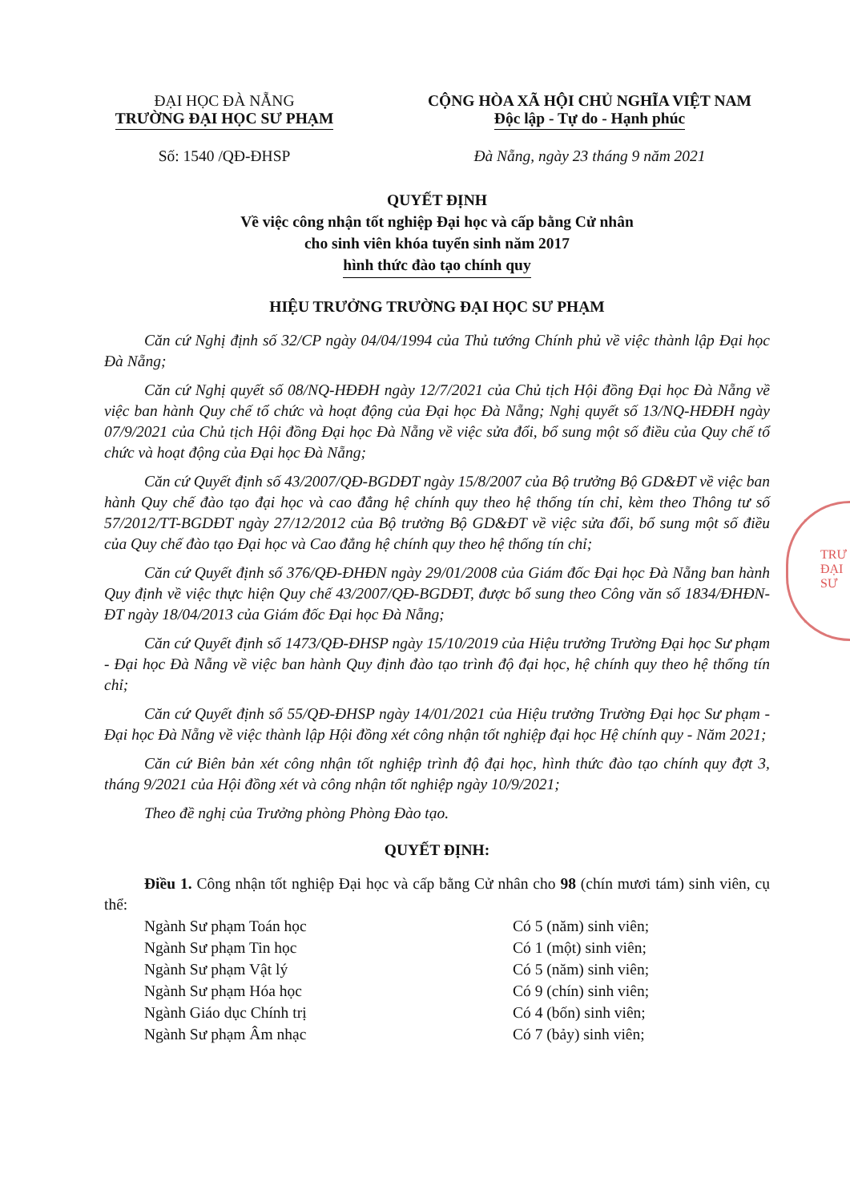ĐẠI HỌC ĐÀ NẴNG
TRƯỜNG ĐẠI HỌC SƯ PHẠM
Số: 1540 /QĐ-ĐHSP
CỘNG HÒA XÃ HỘI CHỦ NGHĨA VIỆT NAM
Độc lập - Tự do - Hạnh phúc
Đà Nẵng, ngày 23 tháng 9 năm 2021
QUYẾT ĐỊNH
Về việc công nhận tốt nghiệp Đại học và cấp bằng Cử nhân
cho sinh viên khóa tuyển sinh năm 2017
hình thức đào tạo chính quy
HIỆU TRƯỞNG TRƯỜNG ĐẠI HỌC SƯ PHẠM
Căn cứ Nghị định số 32/CP ngày 04/04/1994 của Thủ tướng Chính phủ về việc thành lập Đại học Đà Nẵng;
Căn cứ Nghị quyết số 08/NQ-HĐĐH ngày 12/7/2021 của Chủ tịch Hội đồng Đại học Đà Nẵng về việc ban hành Quy chế tổ chức và hoạt động của Đại học Đà Nẵng; Nghị quyết số 13/NQ-HĐĐH ngày 07/9/2021 của Chủ tịch Hội đồng Đại học Đà Nẵng về việc sửa đổi, bổ sung một số điều của Quy chế tổ chức và hoạt động của Đại học Đà Nẵng;
Căn cứ Quyết định số 43/2007/QĐ-BGDĐT ngày 15/8/2007 của Bộ trưởng Bộ GD&ĐT về việc ban hành Quy chế đào tạo đại học và cao đẳng hệ chính quy theo hệ thống tín chỉ, kèm theo Thông tư số 57/2012/TT-BGDĐT ngày 27/12/2012 của Bộ trưởng Bộ GD&ĐT về việc sửa đổi, bổ sung một số điều của Quy chế đào tạo Đại học và Cao đẳng hệ chính quy theo hệ thống tín chỉ;
Căn cứ Quyết định số 376/QĐ-ĐHĐN ngày 29/01/2008 của Giám đốc Đại học Đà Nẵng ban hành Quy định về việc thực hiện Quy chế 43/2007/QĐ-BGDĐT, được bổ sung theo Công văn số 1834/ĐHĐN-ĐT ngày 18/04/2013 của Giám đốc Đại học Đà Nẵng;
Căn cứ Quyết định số 1473/QĐ-ĐHSP ngày 15/10/2019 của Hiệu trưởng Trường Đại học Sư phạm - Đại học Đà Nẵng về việc ban hành Quy định đào tạo trình độ đại học, hệ chính quy theo hệ thống tín chỉ;
Căn cứ Quyết định số 55/QĐ-ĐHSP ngày 14/01/2021 của Hiệu trưởng Trường Đại học Sư phạm - Đại học Đà Nẵng về việc thành lập Hội đồng xét công nhận tốt nghiệp đại học Hệ chính quy - Năm 2021;
Căn cứ Biên bản xét công nhận tốt nghiệp trình độ đại học, hình thức đào tạo chính quy đợt 3, tháng 9/2021 của Hội đồng xét và công nhận tốt nghiệp ngày 10/9/2021;
Theo đề nghị của Trưởng phòng Phòng Đào tạo.
QUYẾT ĐỊNH:
Điều 1. Công nhận tốt nghiệp Đại học và cấp bằng Cử nhân cho 98 (chín mươi tám) sinh viên, cụ thể:
Ngành Sư phạm Toán học Có 5 (năm) sinh viên;
Ngành Sư phạm Tin học Có 1 (một) sinh viên;
Ngành Sư phạm Vật lý Có 5 (năm) sinh viên;
Ngành Sư phạm Hóa học Có 9 (chín) sinh viên;
Ngành Giáo dục Chính trị Có 4 (bốn) sinh viên;
Ngành Sư phạm Âm nhạc Có 7 (bảy) sinh viên;
TRƯ
ĐẠI
SƯ